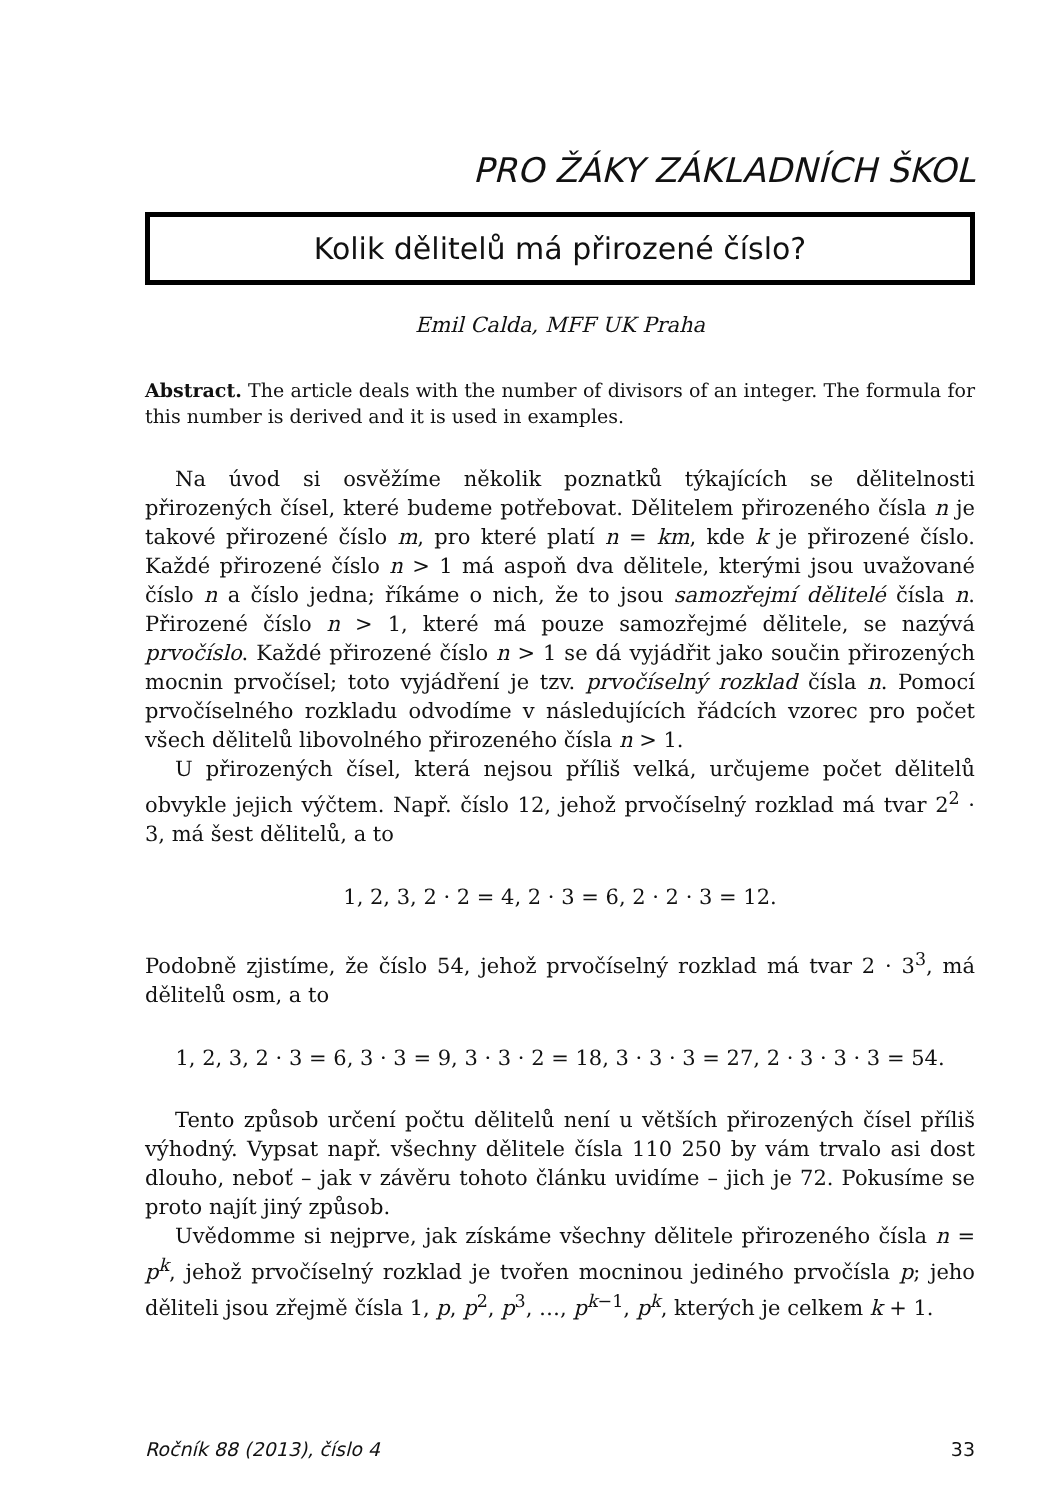PRO ŽÁKY ZÁKLADNÍCH ŠKOL
Kolik dělitelů má přirozené číslo?
Emil Calda, MFF UK Praha
Abstract. The article deals with the number of divisors of an integer. The formula for this number is derived and it is used in examples.
Na úvod si osvěžíme několik poznatků týkajících se dělitelnosti přirozených čísel, které budeme potřebovat. Dělitelem přirozeného čísla n je takové přirozené číslo m, pro které platí n = km, kde k je přirozené číslo. Každé přirozené číslo n > 1 má aspoň dva dělitele, kterými jsou uvažované číslo n a číslo jedna; říkáme o nich, že to jsou samozřejmí dělitelé čísla n. Přirozené číslo n > 1, které má pouze samozřejmé dělitele, se nazývá prvočíslo. Každé přirozené číslo n > 1 se dá vyjádřit jako součin přirozených mocnin prvočísel; toto vyjádření je tzv. prvočíselný rozklad čísla n. Pomocí prvočíselného rozkladu odvodíme v následujících řádcích vzorec pro počet všech dělitelů libovolného přirozeného čísla n > 1.
U přirozených čísel, která nejsou příliš velká, určujeme počet dělitelů obvykle jejich výčtem. Např. číslo 12, jehož prvočíselný rozklad má tvar 2<sup>2</sup> · 3, má šest dělitelů, a to
1, 2, 3, 2 · 2 = 4, 2 · 3 = 6, 2 · 2 · 3 = 12.
Podobně zjistíme, že číslo 54, jehož prvočíselný rozklad má tvar 2 · 3<sup>3</sup>, má dělitelů osm, a to
1, 2, 3, 2 · 3 = 6, 3 · 3 = 9, 3 · 3 · 2 = 18, 3 · 3 · 3 = 27, 2 · 3 · 3 · 3 = 54.
Tento způsob určení počtu dělitelů není u větších přirozených čísel příliš výhodný. Vypsat např. všechny dělitele čísla 110 250 by vám trvalo asi dost dlouho, neboť – jak v závěru tohoto článku uvidíme – jich je 72. Pokusíme se proto najít jiný způsob.
Uvědomme si nejprve, jak získáme všechny dělitele přirozeného čísla n = p<sup>k</sup>, jehož prvočíselný rozklad je tvořen mocninou jediného prvočísla p; jeho děliteli jsou zřejmě čísla 1, p, p<sup>2</sup>, p<sup>3</sup>, …, p<sup>k−1</sup>, p<sup>k</sup>, kterých je celkem k + 1.
Ročník 88 (2013), číslo 4 33